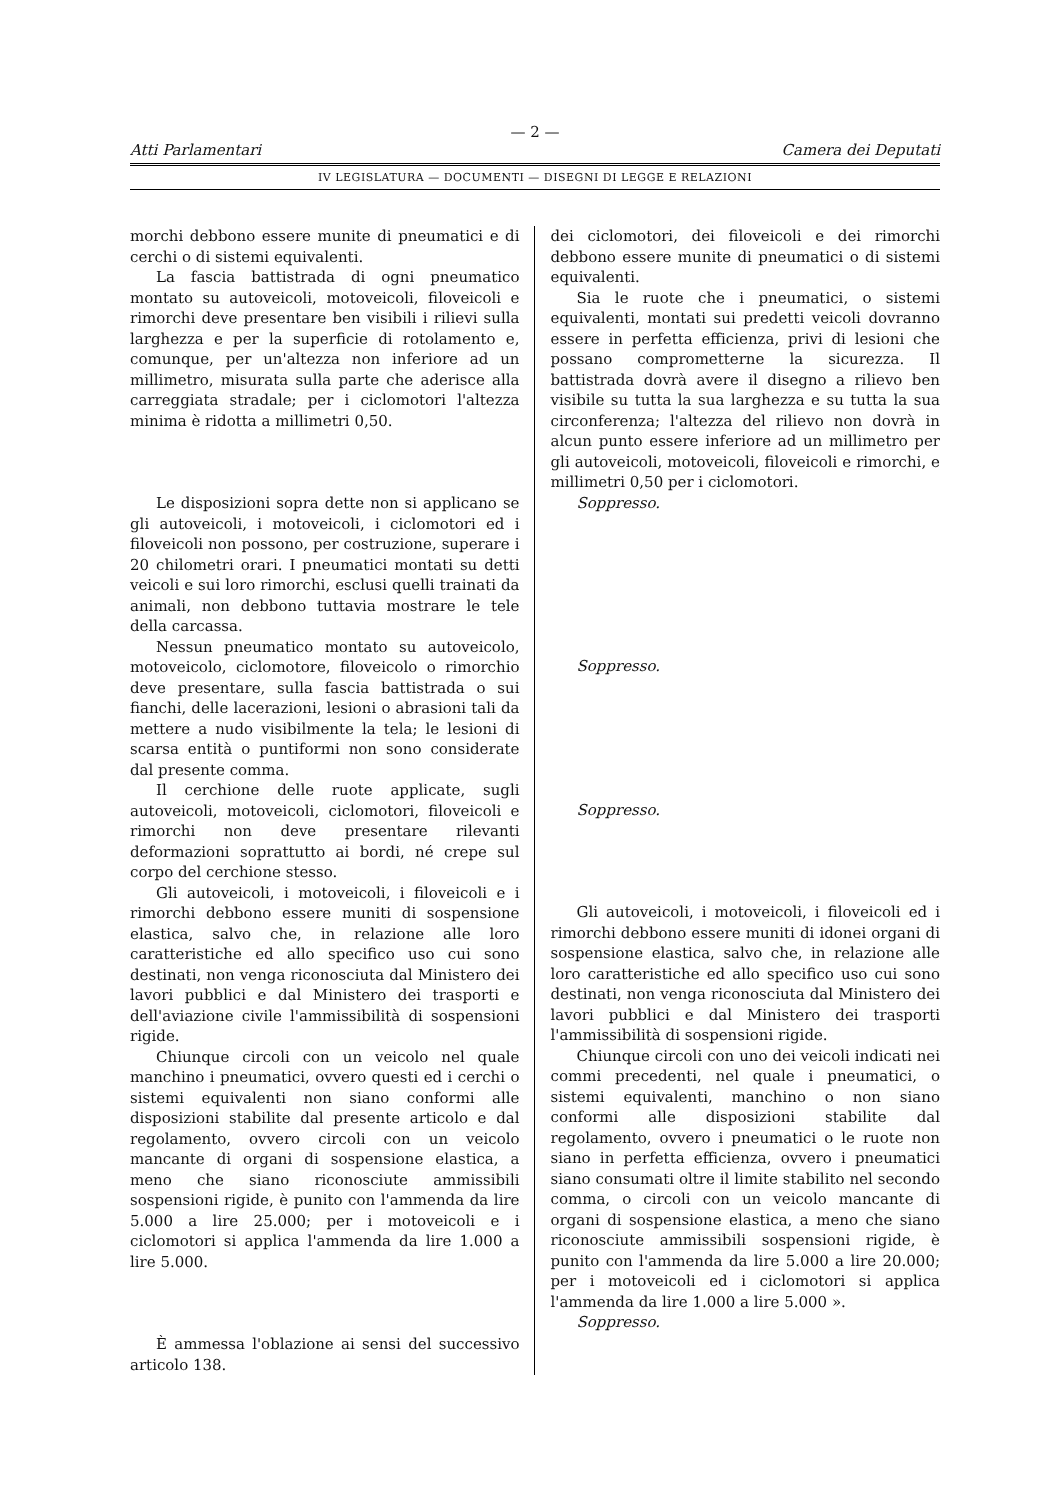— 2 —
Atti Parlamentari Camera dei Deputati
IV LEGISLATURA — DOCUMENTI — DISEGNI DI LEGGE E RELAZIONI
morchi debbono essere munite di pneumatici e di cerchi o di sistemi equivalenti.
La fascia battistrada di ogni pneumatico montato su autoveicoli, motoveicoli, filoveicoli e rimorchi deve presentare ben visibili i rilievi sulla larghezza e per la superficie di rotolamento e, comunque, per un'altezza non inferiore ad un millimetro, misurata sulla parte che aderisce alla carreggiata stradale; per i ciclomotori l'altezza minima è ridotta a millimetri 0,50.
Le disposizioni sopra dette non si applicano se gli autoveicoli, i motoveicoli, i ciclomotori ed i filoveicoli non possono, per costruzione, superare i 20 chilometri orari. I pneumatici montati su detti veicoli e sui loro rimorchi, esclusi quelli trainati da animali, non debbono tuttavia mostrare le tele della carcassa.
Nessun pneumatico montato su autoveicolo, motoveicolo, ciclomotore, filoveicolo o rimorchio deve presentare, sulla fascia battistrada o sui fianchi, delle lacerazioni, lesioni o abrasioni tali da mettere a nudo visibilmente la tela; le lesioni di scarsa entità o puntiformi non sono considerate dal presente comma.
Il cerchione delle ruote applicate, sugli autoveicoli, motoveicoli, ciclomotori, filoveicoli e rimorchi non deve presentare rilevanti deformazioni soprattutto ai bordi, né crepe sul corpo del cerchione stesso.
Gli autoveicoli, i motoveicoli, i filoveicoli e i rimorchi debbono essere muniti di sospensione elastica, salvo che, in relazione alle loro caratteristiche ed allo specifico uso cui sono destinati, non venga riconosciuta dal Ministero dei lavori pubblici e dal Ministero dei trasporti e dell'aviazione civile l'ammissibilità di sospensioni rigide.
Chiunque circoli con un veicolo nel quale manchino i pneumatici, ovvero questi ed i cerchi o sistemi equivalenti non siano conformi alle disposizioni stabilite dal presente articolo e dal regolamento, ovvero circoli con un veicolo mancante di organi di sospensione elastica, a meno che siano riconosciute ammissibili sospensioni rigide, è punito con l'ammenda da lire 5.000 a lire 25.000; per i motoveicoli e i ciclomotori si applica l'ammenda da lire 1.000 a lire 5.000.
È ammessa l'oblazione ai sensi del successivo articolo 138.
dei ciclomotori, dei filoveicoli e dei rimorchi debbono essere munite di pneumatici o di sistemi equivalenti.
Sia le ruote che i pneumatici, o sistemi equivalenti, montati sui predetti veicoli dovranno essere in perfetta efficienza, privi di lesioni che possano comprometterne la sicurezza. Il battistrada dovrà avere il disegno a rilievo ben visibile su tutta la sua larghezza e su tutta la sua circonferenza; l'altezza del rilievo non dovrà in alcun punto essere inferiore ad un millimetro per gli autoveicoli, motoveicoli, filoveicoli e rimorchi, e millimetri 0,50 per i ciclomotori.
Soppresso.
Soppresso.
Soppresso.
Gli autoveicoli, i motoveicoli, i filoveicoli ed i rimorchi debbono essere muniti di idonei organi di sospensione elastica, salvo che, in relazione alle loro caratteristiche ed allo specifico uso cui sono destinati, non venga riconosciuta dal Ministero dei lavori pubblici e dal Ministero dei trasporti l'ammissibilità di sospensioni rigide.
Chiunque circoli con uno dei veicoli indicati nei commi precedenti, nel quale i pneumatici, o sistemi equivalenti, manchino o non siano conformi alle disposizioni stabilite dal regolamento, ovvero i pneumatici o le ruote non siano in perfetta efficienza, ovvero i pneumatici siano consumati oltre il limite stabilito nel secondo comma, o circoli con un veicolo mancante di organi di sospensione elastica, a meno che siano riconosciute ammissibili sospensioni rigide, è punito con l'ammenda da lire 5.000 a lire 20.000; per i motoveicoli ed i ciclomotori si applica l'ammenda da lire 1.000 a lire 5.000 ».
Soppresso.